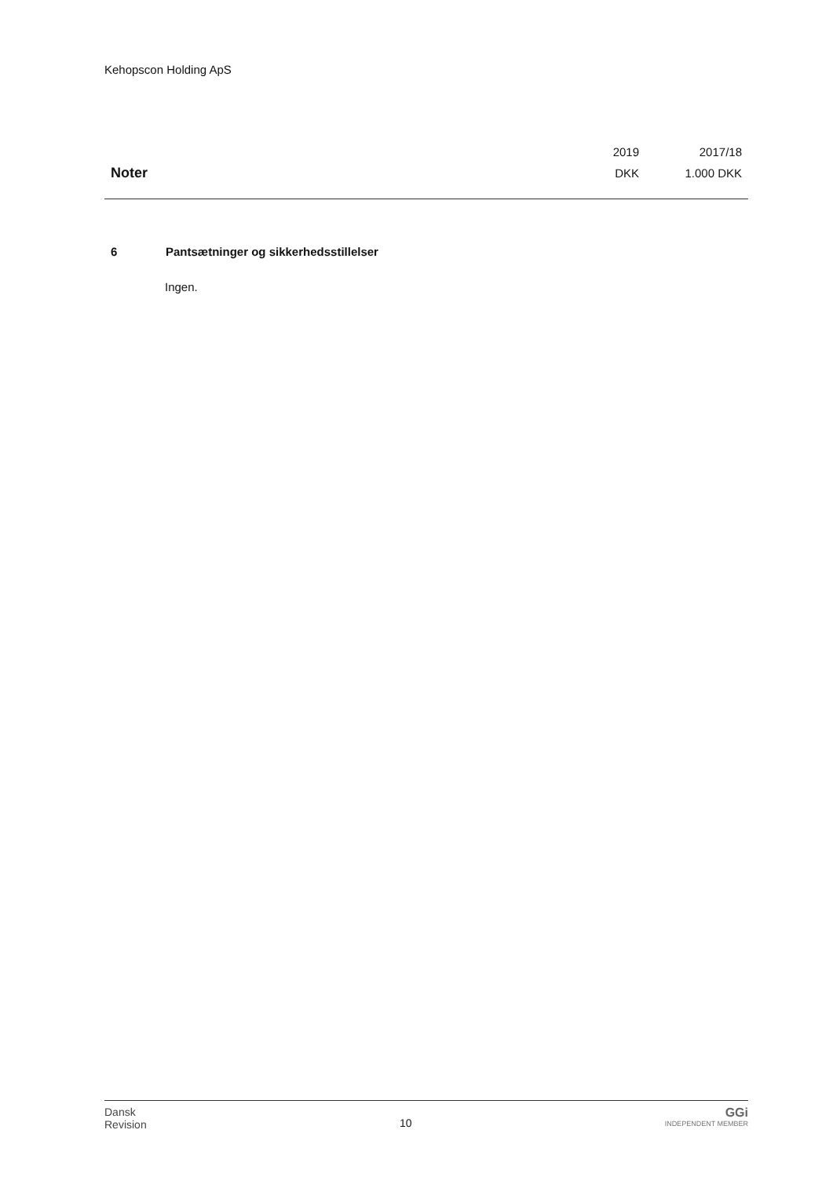Kehopscon Holding ApS
| | 2019 | 2017/18 |
| Noter | DKK | 1.000 DKK |
6 Pantsætninger og sikkerhedsstillelser
Ingen.
Dansk
Revision
10
GGi
INDEPENDENT MEMBER